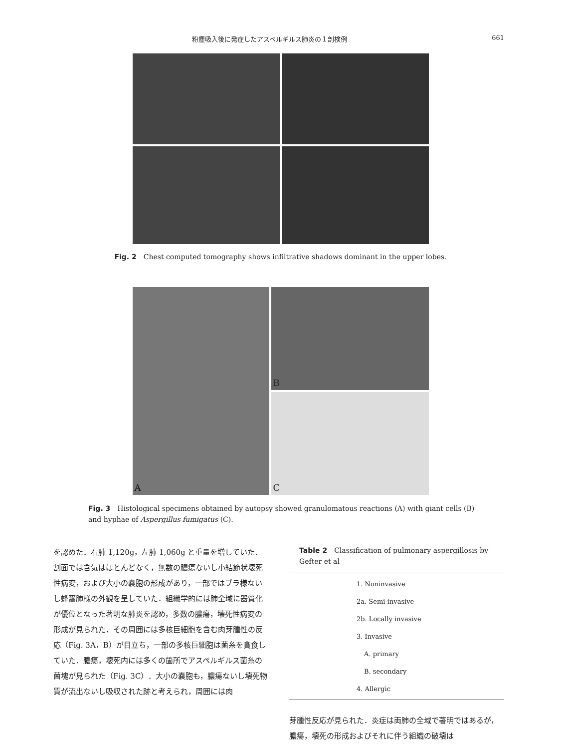粉塵吸入後に発症したアスペルギルス肺炎の１剖検例 661
Fig. 2　Chest computed tomography shows infiltrative shadows dominant in the upper lobes.
A
B
C
Fig. 3　Histological specimens obtained by autopsy showed granulomatous reactions (A) with giant cells (B) and hyphae of Aspergillus fumigatus (C).
を認めた．右肺 1,120g，左肺 1,060g と重量を増していた．割面では含気はほとんどなく，無数の膿瘍ないし小結節状壊死性病変，および大小の嚢胞の形成があり，一部ではブラ様ないし蜂窩肺様の外観を呈していた．組織学的には肺全域に器質化が優位となった著明な肺炎を認め，多数の膿瘍，壊死性病変の形成が見られた．その周囲には多核巨細胞を含む肉芽腫性の反応（Fig. 3A，B）が目立ち，一部の多核巨細胞は菌糸を貪食していた．膿瘍，壊死内には多くの箇所でアスペルギルス菌糸の菌塊が見られた（Fig. 3C）．大小の嚢胞も，膿瘍ないし壊死物質が流出ないし吸収された跡と考えられ，周囲には肉
Table 2　Classification of pulmonary aspergillosis by Gefter et al
| 1. Noninvasive |
| 2a. Semi-invasive |
| 2b. Locally invasive |
| 3. Invasive |
| A. primary |
| B. secondary |
| 4. Allergic |
芽腫性反応が見られた．炎症は両肺の全域で著明ではあるが，膿瘍，壊死の形成およびそれに伴う組織の破壊は